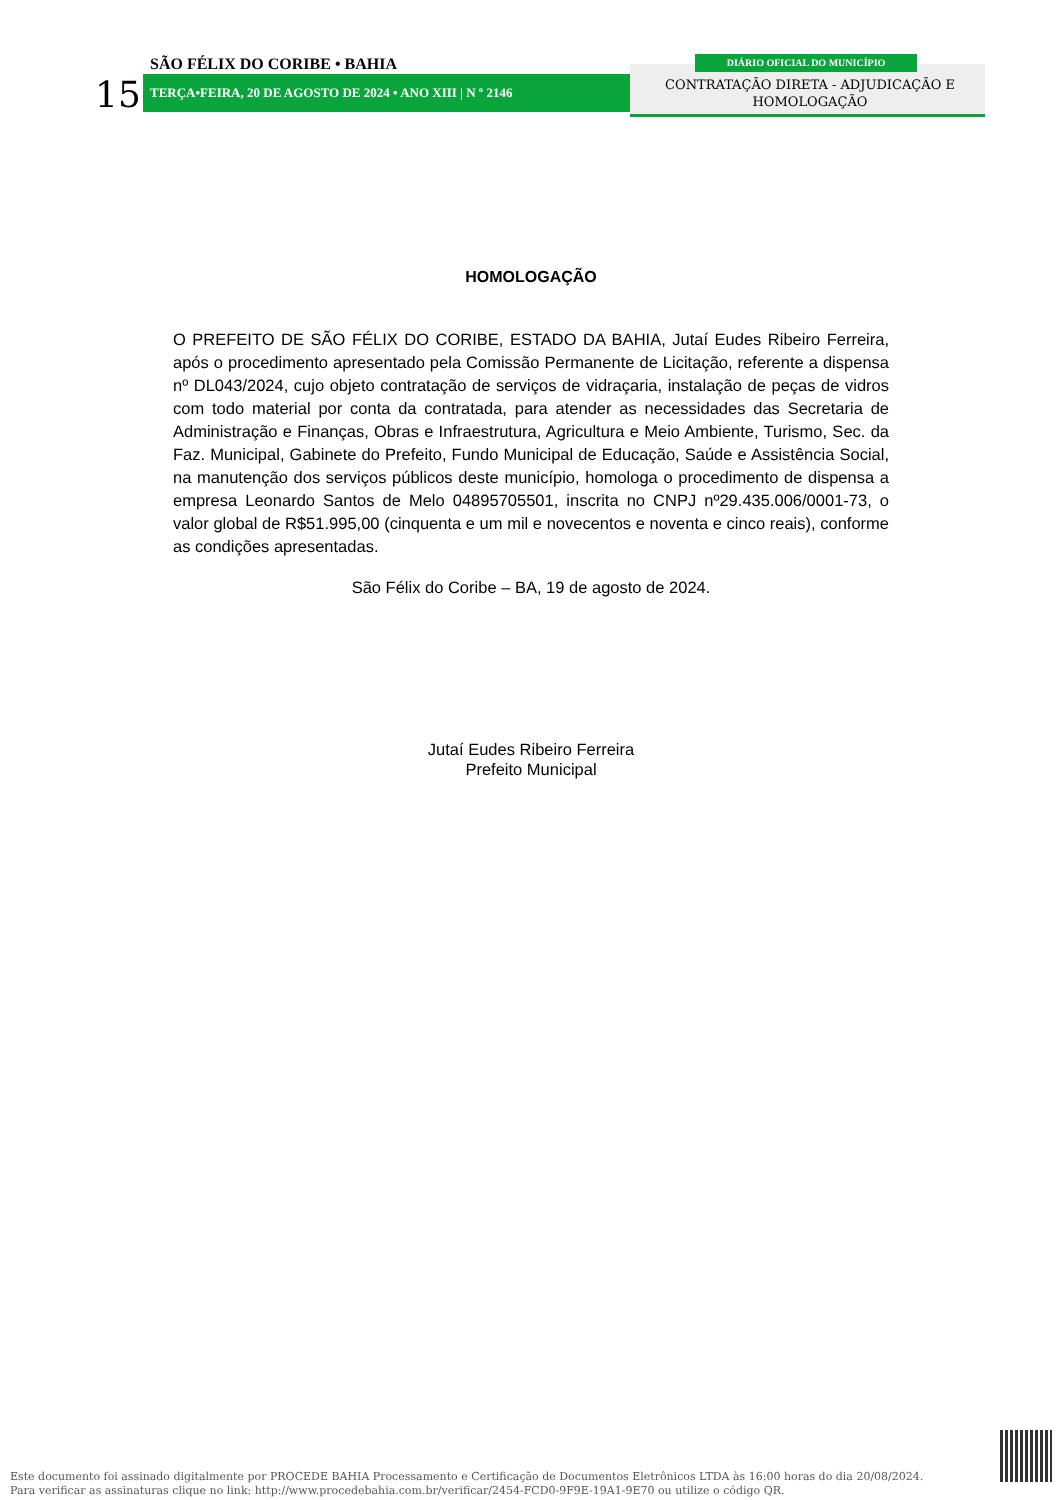15
SÃO FÉLIX DO CORIBE • BAHIA
TERÇA•FEIRA, 20 DE AGOSTO DE 2024 • ANO XIII | N º 2146
DIÁRIO OFICIAL DO MUNICÍPIO
CONTRATAÇÃO DIRETA - ADJUDICAÇÃO E HOMOLOGAÇÃO
HOMOLOGAÇÃO
O PREFEITO DE SÃO FÉLIX DO CORIBE, ESTADO DA BAHIA, Jutaí Eudes Ribeiro Ferreira, após o procedimento apresentado pela Comissão Permanente de Licitação, referente a dispensa nº DL043/2024, cujo objeto contratação de serviços de vidraçaria, instalação de peças de vidros com todo material por conta da contratada, para atender as necessidades das Secretaria de Administração e Finanças, Obras e Infraestrutura, Agricultura e Meio Ambiente, Turismo, Sec. da Faz. Municipal, Gabinete do Prefeito, Fundo Municipal de Educação, Saúde e Assistência Social, na manutenção dos serviços públicos deste município, homologa o procedimento de dispensa a empresa Leonardo Santos de Melo 04895705501, inscrita no CNPJ nº29.435.006/0001-73, o valor global de R$51.995,00 (cinquenta e um mil e novecentos e noventa e cinco reais), conforme as condições apresentadas.
São Félix do Coribe – BA, 19 de agosto de 2024.
Jutaí Eudes Ribeiro Ferreira
Prefeito Municipal
Este documento foi assinado digitalmente por PROCEDE BAHIA Processamento e Certificação de Documentos Eletrônicos LTDA às 16:00 horas do dia 20/08/2024.
Para verificar as assinaturas clique no link: http://www.procedebahia.com.br/verificar/2454-FCD0-9F9E-19A1-9E70 ou utilize o código QR.